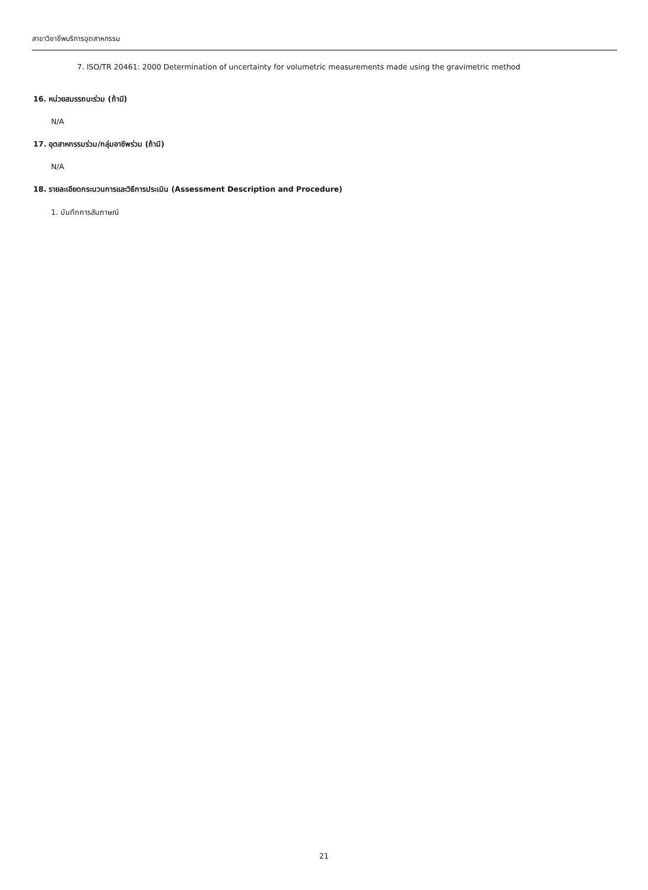สาขาวิชาชีพบริการอุตสาหกรรม
7. ISO/TR 20461: 2000 Determination of uncertainty for volumetric measurements made using the gravimetric method
16. หน่วยสมรรถนะร่วม (ถ้ามี)
N/A
17. อุตสาหกรรมร่วม/กลุ่มอาชีพร่วม (ถ้ามี)
N/A
18. รายละเอียดกระบวนการและวิธีการประเมิน (Assessment Description and Procedure)
1. บันทึกการสัมภาษณ์
21